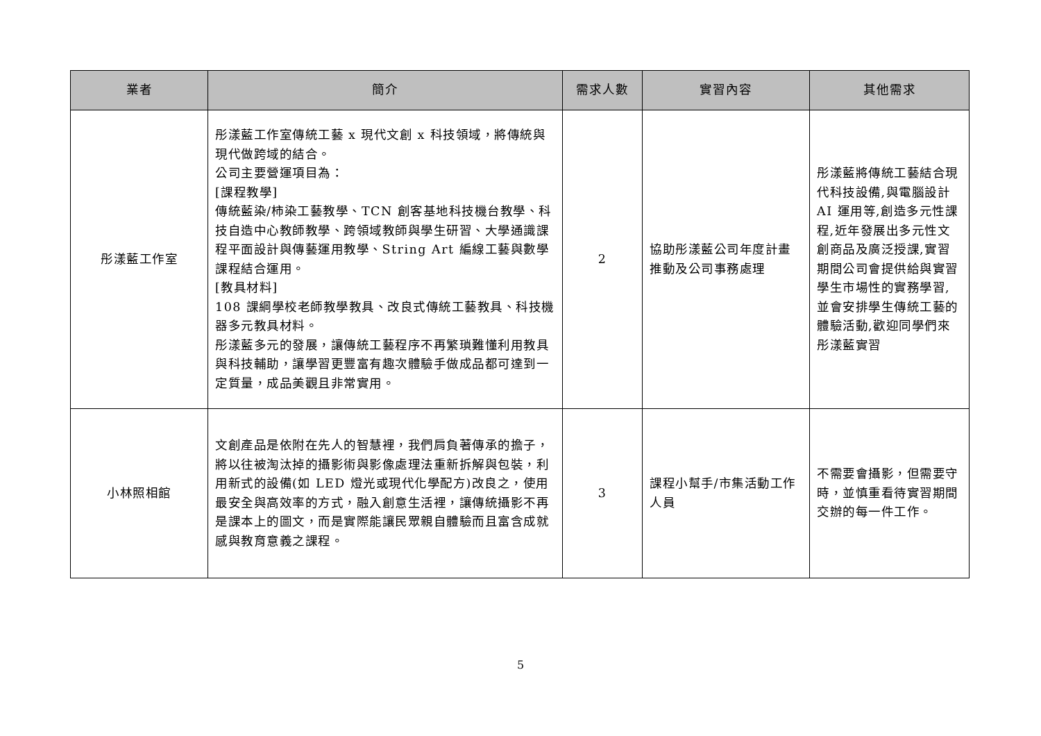| 業者 | 簡介 | 需求人數 | 實習內容 | 其他需求 |
| --- | --- | --- | --- | --- |
| 彤漾藍工作室 | 彤漾藍工作室傳統工藝 x 現代文創 x 科技領域，將傳統與現代做跨域的結合。 公司主要營運項目為： [課程教學] 傳統藍染/柿染工藝教學、TCN 創客基地科技機台教學、科技自造中心教師教學、跨領域教師與學生研習、大學通識課程平面設計與傳藝運用教學、String Art 編線工藝與數學課程結合運用。 [教具材料] 108 課綱學校老師教學教具、改良式傳統工藝教具、科技機器多元教具材料。 彤漾藍多元的發展，讓傳統工藝程序不再繁瑣難懂利用教具與科技輔助，讓學習更豐富有趣次體驗手做成品都可達到一定質量，成品美觀且非常實用。 | 2 | 協助彤漾藍公司年度計畫推動及公司事務處理 | 彤漾藍將傳統工藝結合現代科技設備,與電腦設計 AI 運用等,創造多元性課程,近年發展出多元性文創商品及廣泛授課,實習期間公司會提供給與實習學生市場性的實務學習,並會安排學生傳統工藝的體驗活動,歡迎同學們來彤漾藍實習 |
| 小林照相館 | 文創產品是依附在先人的智慧裡，我們肩負著傳承的擔子，將以往被淘汰掉的攝影術與影像處理法重新拆解與包裝，利用新式的設備(如 LED 燈光或現代化學配方)改良之，使用最安全與高效率的方式，融入創意生活裡，讓傳統攝影不再是課本上的圖文，而是實際能讓民眾親自體驗而且富含成就感與教育意義之課程。 | 3 | 課程小幫手/市集活動工作人員 | 不需要會攝影，但需要守時，並慎重看待實習期間交辦的每一件工作。 |
5